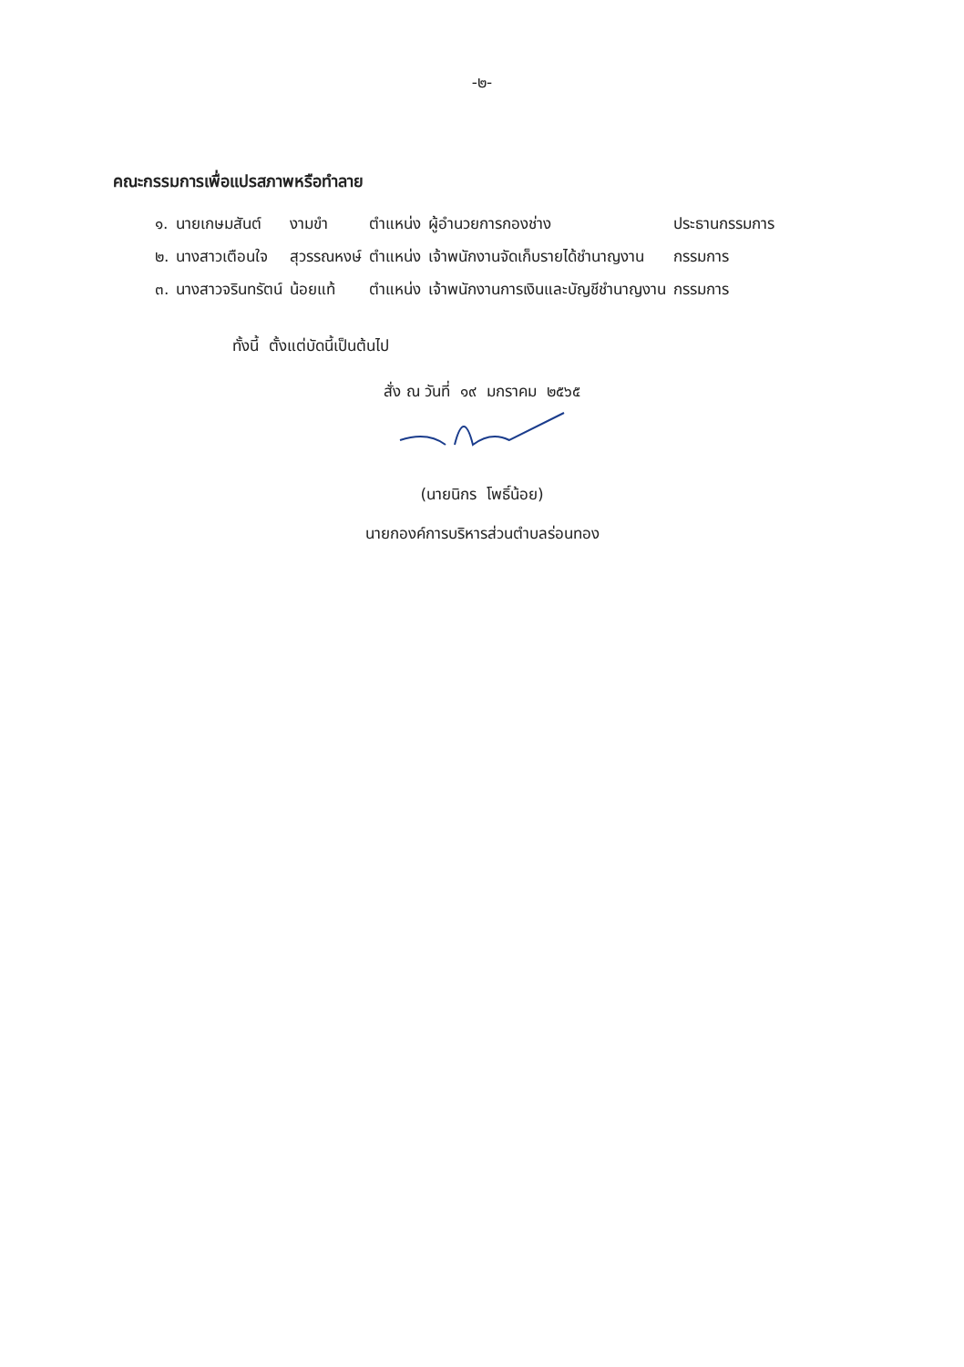-๒-
คณะกรรมการเพื่อแปรสภาพหรือทำลาย
| ๑. | นายเกษมสันต์ | งามขำ | ตำแหน่ง | ผู้อำนวยการกองช่าง | ประธานกรรมการ |
| ๒. | นางสาวเตือนใจ | สุวรรณหงษ์ | ตำแหน่ง | เจ้าพนักงานจัดเก็บรายได้ชำนาญงาน | กรรมการ |
| ๓. | นางสาวจรินทรัตน์ | น้อยแท้ | ตำแหน่ง | เจ้าพนักงานการเงินและบัญชีชำนาญงาน | กรรมการ |
ทั้งนี้ ตั้งแต่บัดนี้เป็นต้นไป
สั่ง ณ วันที่ ๑๙ มกราคม ๒๕๖๕
(นายนิกร โพธิ์น้อย)
นายกองค์การบริหารส่วนตำบลร่อนทอง